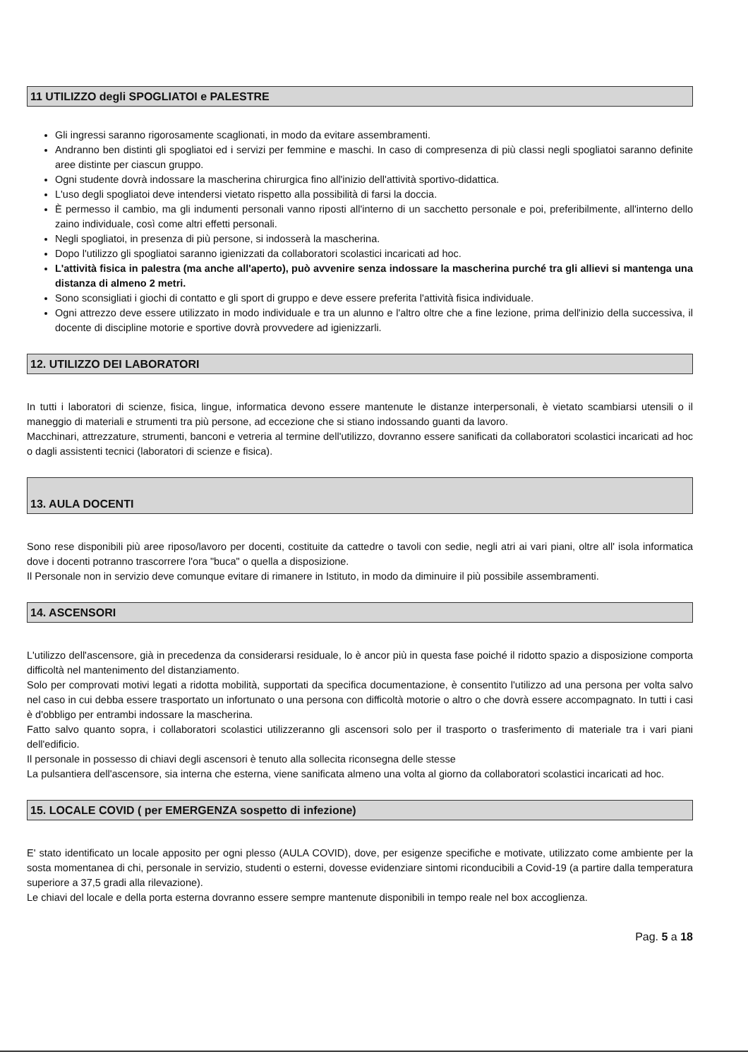11 UTILIZZO degli SPOGLIATOI e PALESTRE
Gli ingressi saranno rigorosamente scaglionati, in modo da evitare assembramenti.
Andranno ben distinti gli spogliatoi ed i servizi per femmine e maschi. In caso di compresenza di più classi negli spogliatoi saranno definite aree distinte per ciascun gruppo.
Ogni studente dovrà indossare la mascherina chirurgica fino all'inizio dell'attività sportivo-didattica.
L'uso degli spogliatoi deve intendersi vietato rispetto alla possibilità di farsi la doccia.
È permesso il cambio, ma gli indumenti personali vanno riposti all'interno di un sacchetto personale e poi, preferibilmente, all'interno dello zaino individuale, così come altri effetti personali.
Negli spogliatoi, in presenza di più persone, si indosserà la mascherina.
Dopo l'utilizzo gli spogliatoi saranno igienizzati da collaboratori scolastici incaricati ad hoc.
L'attività fisica in palestra (ma anche all'aperto), può avvenire senza indossare la mascherina purché tra gli allievi si mantenga una distanza di almeno 2 metri.
Sono sconsigliati i giochi di contatto e gli sport di gruppo e deve essere preferita l'attività fisica individuale.
Ogni attrezzo deve essere utilizzato in modo individuale e tra un alunno e l'altro oltre che a fine lezione, prima dell'inizio della successiva, il docente di discipline motorie e sportive dovrà provvedere ad igienizzarli.
12. UTILIZZO DEI LABORATORI
In tutti i laboratori di scienze, fisica, lingue, informatica devono essere mantenute le distanze interpersonali, è vietato scambiarsi utensili o il maneggio di materiali e strumenti tra più persone, ad eccezione che si stiano indossando guanti da lavoro.
Macchinari, attrezzature, strumenti, banconi e vetreria al termine dell'utilizzo, dovranno essere sanificati da collaboratori scolastici incaricati ad hoc o dagli assistenti tecnici (laboratori di scienze e fisica).
13. AULA DOCENTI
Sono rese disponibili più aree riposo/lavoro per docenti, costituite da cattedre o tavoli con sedie, negli atri ai vari piani, oltre all' isola informatica dove i docenti potranno trascorrere l'ora "buca" o quella a disposizione.
Il Personale non in servizio deve comunque evitare di rimanere in Istituto, in modo da diminuire il più possibile assembramenti.
14. ASCENSORI
L'utilizzo dell'ascensore, già in precedenza da considerarsi residuale, lo è ancor più in questa fase poiché il ridotto spazio a disposizione comporta difficoltà nel mantenimento del distanziamento.
Solo per comprovati motivi legati a ridotta mobilità, supportati da specifica documentazione, è consentito l'utilizzo ad una persona per volta salvo nel caso in cui debba essere trasportato un infortunato o una persona con difficoltà motorie o altro o che dovrà essere accompagnato. In tutti i casi è d'obbligo per entrambi indossare la mascherina.
Fatto salvo quanto sopra, i collaboratori scolastici utilizzeranno gli ascensori solo per il trasporto o trasferimento di materiale tra i vari piani dell'edificio.
Il personale in possesso di chiavi degli ascensori è tenuto alla sollecita riconsegna delle stesse
La pulsantiera dell'ascensore, sia interna che esterna, viene sanificata almeno una volta al giorno da collaboratori scolastici incaricati ad hoc.
15. LOCALE COVID ( per EMERGENZA sospetto di infezione)
E' stato identificato un locale apposito per ogni plesso (AULA COVID), dove, per esigenze specifiche e motivate, utilizzato come ambiente per la sosta momentanea di chi, personale in servizio, studenti o esterni, dovesse evidenziare sintomi riconducibili a Covid-19 (a partire dalla temperatura superiore a 37,5 gradi alla rilevazione).
Le chiavi del locale e della porta esterna dovranno essere sempre mantenute disponibili in tempo reale nel box accoglienza.
Pag. 5 a 18